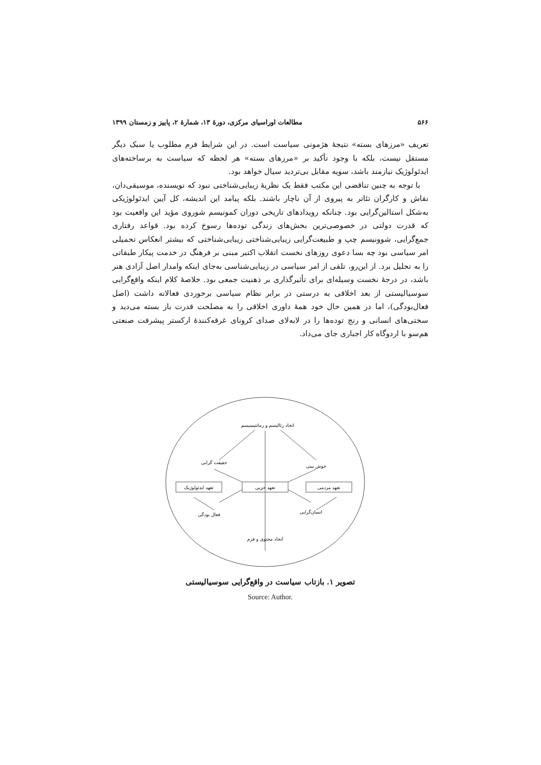۵۶۶ مطالعات اوراسیای مرکزی، دورهٔ ۱۳، شمارهٔ ۲، پاییز و زمستان ۱۳۹۹
تعریف «مرزهای بسته» نتیجهٔ هژمونی سیاست است. در این شرایط فرم مطلوب یا سبک دیگر مستقل نیست، بلکه با وجود تأکید بر «مرزهای بسته» هر لحظه که سیاست به برساخته‌های ایدئولوژیک نیازمند باشد، سویه مقابل بی‌تردید سیال خواهد بود.
با توجه به چنین تناقضی این مکتب فقط یک نظریهٔ زیبایی‌شناختی نبود که نویسنده، موسیقی‌دان، نقاش و کارگران تئاتر به پیروی از آن ناچار باشند. بلکه پیامد این اندیشه، کل آیین ایدئولوژیکی به‌شکل استالین‌گرایی بود. چنانکه رویدادهای تاریخی دوران کمونیسم شوروی مؤید این واقعیت بود که قدرت دولتی در خصوصی‌ترین بخش‌های زندگی توده‌ها رسوخ کرده بود. قواعد رفتاری جمع‌گرایی، شوونیسم چپ و طبیعت‌گرایی زیبایی‌شناختی زیبایی‌شناختی که بیشتر انعکاس تحمیلی امر سیاسی بود چه بسا دعوی روزهای نخست انقلاب اکتبر مبنی بر فرهنگ در خدمت پیکار طبقاتی را به تحلیل برد. از این‌رو، تلقی از امر سیاسی در زیبایی‌شناسی به‌جای اینکه وامدار اصل آزادی هنر باشد، در درجهٔ نخست وسیله‌ای برای تأثیرگذاری بر ذهنیت جمعی بود. خلاصهٔ کلام اینکه واقع‌گرایی سوسیالیستی از بعد اخلاقی به درستی در برابر نظام سیاسی برخوردی فعالانه داشت (اصل فعال‌بودگی)، اما در همین حال خود همهٔ داوری اخلاقی را به مصلحت قدرت باز بسته می‌دید و سختی‌های انسانی و رنج توده‌ها را در لابه‌لای صدای کرونای غرقه‌کنندهٔ ارکستر پیشرفت صنعتی هم‌سو با اردوگاه کار اجباری جای می‌داد.
اتحاد رئالیسم و رمانتیسیسم
حقیقت گرایی
خوش بینی
تعهد ایدئولوژیک
تعهد حزبی
تعهد مردمی
فعال بودگی
انسان‌گرایی
اتحاد محتوی و فرم
تصویر ۱. بازتاب سیاست در واقع‌گرایی سوسیالیستی
Source: Author.